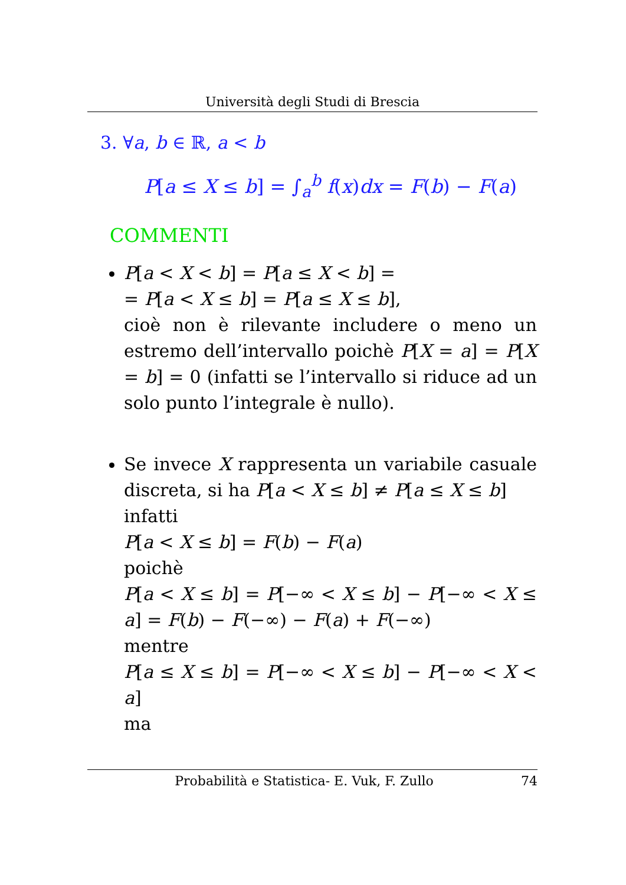Università degli Studi di Brescia
3. ∀a, b ∈ ℝ, a < b
P[a ≤ X ≤ b] = ∫<sub>a</sub><sup>b</sup> f(x)dx = F(b) − F(a)
COMMENTI
P[a < X < b] = P[a ≤ X < b] =
= P[a < X ≤ b] = P[a ≤ X ≤ b],
cioè non è rilevante includere o meno un estremo dell’intervallo poichè P[X = a] = P[X = b] = 0 (infatti se l’intervallo si riduce ad un solo punto l’integrale è nullo).
Se invece X rappresenta un variabile casuale discreta, si ha P[a < X ≤ b] ≠ P[a ≤ X ≤ b]
infatti
P[a < X ≤ b] = F(b) − F(a)
poichè
P[a < X ≤ b] = P[−∞ < X ≤ b] − P[−∞ < X ≤ a] = F(b) − F(−∞) − F(a) + F(−∞)
mentre
P[a ≤ X ≤ b] = P[−∞ < X ≤ b] − P[−∞ < X < a]
ma
Probabilità e Statistica- E. Vuk, F. Zullo 74